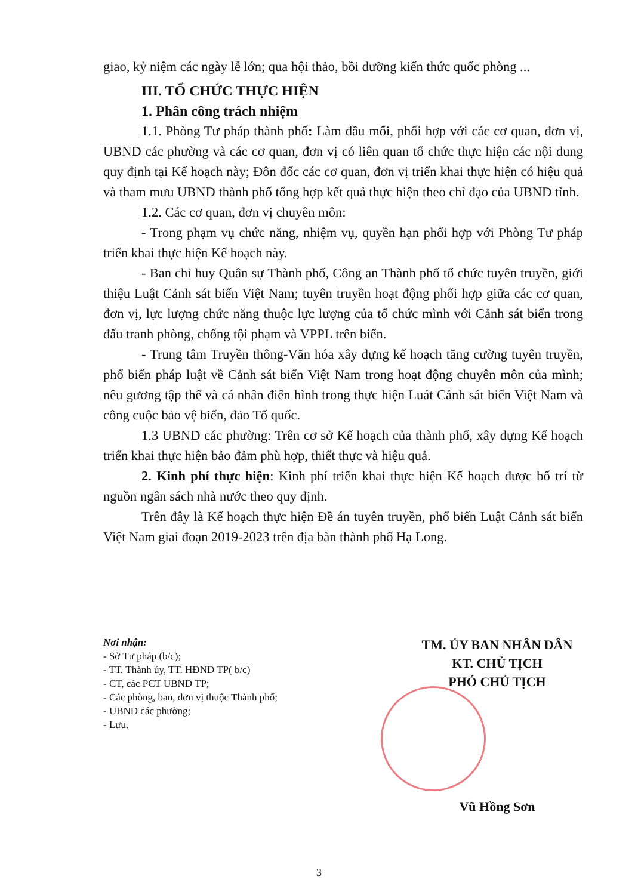giao, kỷ niệm các ngày lễ lớn; qua hội thảo, bồi dưỡng kiến thức quốc phòng ...
III. TỔ CHỨC THỰC HIỆN
1. Phân công trách nhiệm
1.1. Phòng Tư pháp thành phố: Làm đầu mối, phối hợp với các cơ quan, đơn vị, UBND các phường và các cơ quan, đơn vị có liên quan tổ chức thực hiện các nội dung quy định tại Kế hoạch này; Đôn đốc các cơ quan, đơn vị triển khai thực hiện có hiệu quả và tham mưu UBND thành phố tổng hợp kết quả thực hiện theo chỉ đạo của UBND tỉnh.
1.2. Các cơ quan, đơn vị chuyên môn:
- Trong phạm vụ chức năng, nhiệm vụ, quyền hạn phối hợp với Phòng Tư pháp triển khai thực hiện Kế hoạch này.
- Ban chỉ huy Quân sự Thành phố, Công an Thành phố tổ chức tuyên truyền, giới thiệu Luật Cảnh sát biển Việt Nam; tuyên truyền hoạt động phối hợp giữa các cơ quan, đơn vị, lực lượng chức năng thuộc lực lượng của tổ chức mình với Cảnh sát biển trong đấu tranh phòng, chống tội phạm và VPPL trên biển.
- Trung tâm Truyền thông-Văn hóa xây dựng kế hoạch tăng cường tuyên truyền, phổ biến pháp luật về Cảnh sát biển Việt Nam trong hoạt động chuyên môn của mình; nêu gương tập thể và cá nhân điển hình trong thực hiện Luát Cảnh sát biển Việt Nam và công cuộc bảo vệ biển, đảo Tổ quốc.
1.3 UBND các phường: Trên cơ sở Kế hoạch của thành phố, xây dựng Kế hoạch triển khai thực hiện bảo đảm phù hợp, thiết thực và hiệu quả.
2. Kinh phí thực hiện: Kinh phí triển khai thực hiện Kế hoạch được bố trí từ nguồn ngân sách nhà nước theo quy định.
Trên đây là Kế hoạch thực hiện Đề án tuyên truyền, phổ biến Luật Cảnh sát biển Việt Nam giai đoạn 2019-2023 trên địa bàn thành phố Hạ Long.
Nơi nhận:
- Sở Tư pháp (b/c);
- TT. Thành ủy, TT. HĐND TP( b/c)
- CT, các PCT UBND TP;
- Các phòng, ban, đơn vị thuộc Thành phố;
- UBND các phường;
- Lưu.
TM. ỦY BAN NHÂN DÂN
KT. CHỦ TỊCH
PHÓ CHỦ TỊCH
Vũ Hồng Sơn
3